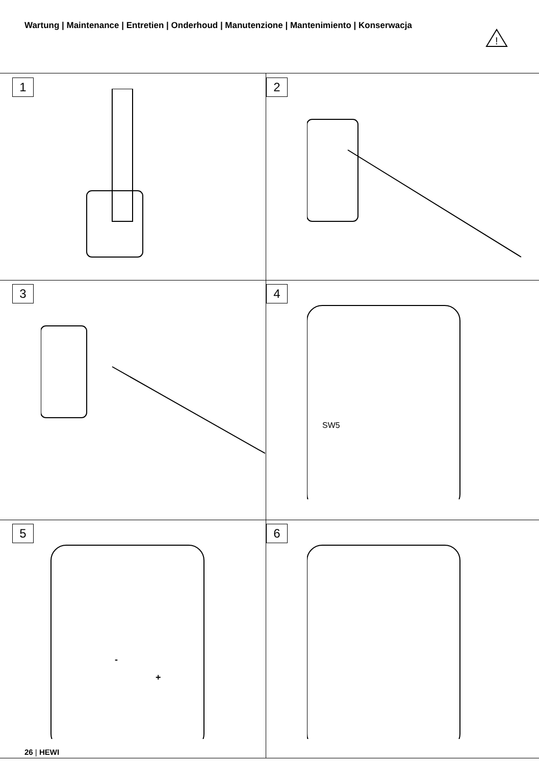Wartung | Maintenance | Entretien | Onderhoud | Manutenzione | Mantenimiento | Konserwacja
!
1
2
3
4
SW5
5
-
+
6
26 | HEWI